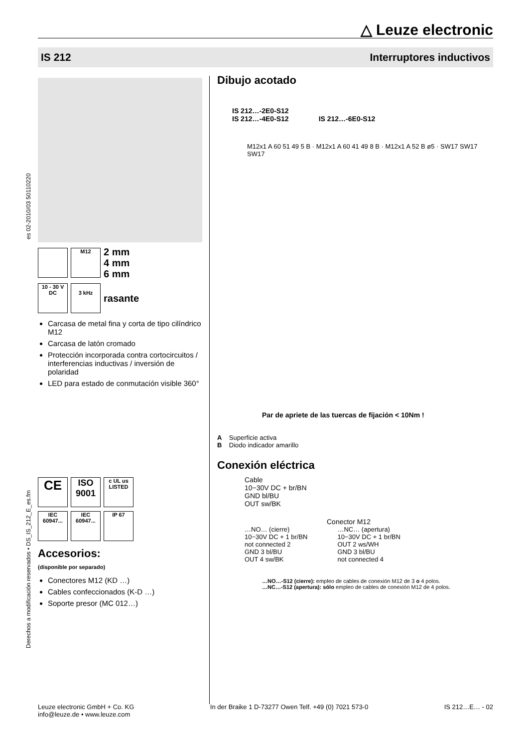△ Leuze electronic
IS 212 Interruptores inductivos
es 02-2010/03 50110220
Derechos a modificación reservados • DS_IS_212_E_es.fm
M12
2 mm
4 mm
6 mm
10 - 30 V
DC
3 kHz
rasante
Carcasa de metal fina y corta de tipo cilíndrico M12
Carcasa de latón cromado
Protección incorporada contra cortocircuitos / interferencias inductivas / inversión de polaridad
LED para estado de conmutación visible 360°
CE
ISO 9001
c UL us LISTED
IEC 60947...
IEC 60947...
IP 67
Accesorios:
(disponible por separado)
Conectores M12 (KD …)
Cables confeccionados (K-D …)
Soporte presor (MC 012…)
Dibujo acotado
IS 212…-2E0-S12
IS 212…-4E0-S12
IS 212…-6E0-S12
M12x1 A 60 51 49 5 B · M12x1 A 60 41 49 8 B · M12x1 A 52 B ø5 · SW17 SW17 SW17
Par de apriete de las tuercas de fijación < 10Nm !
A Superficie activa
B Diodo indicador amarillo
Conexión eléctrica
Cable
10−30V DC + br/BN
GND bl/BU
OUT sw/BK
Conector M12
…NO… (cierre)
10−30V DC + 1 br/BN
not connected 2
GND 3 bl/BU
OUT 4 sw/BK
…NC… (apertura)
10−30V DC + 1 br/BN
OUT 2 ws/WH
GND 3 bl/BU
not connected 4
…NO…-S12 (cierre): empleo de cables de conexión M12 de 3 o 4 polos.
…NC…-S12 (apertura): sólo empleo de cables de conexión M12 de 4 polos.
Leuze electronic GmbH + Co. KG
info@leuze.de • www.leuze.com
In der Braike 1 D-73277 Owen Telf. +49 (0) 7021 573-0
IS 212…E… - 02